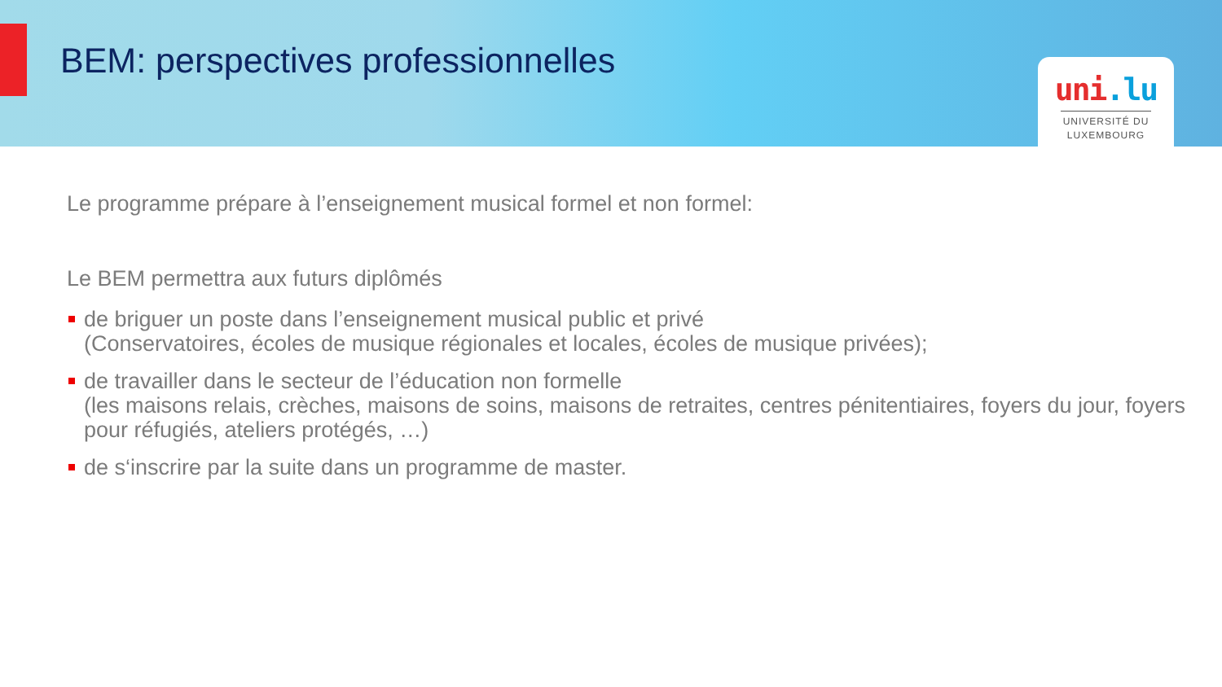BEM: perspectives professionnelles
uni.lu
UNIVERSITÉ DU
LUXEMBOURG
Le programme prépare à l’enseignement musical formel et non formel:
Le BEM permettra aux futurs diplômés
de briguer un poste dans l’enseignement musical public et privé
(Conservatoires, écoles de musique régionales et locales, écoles de musique privées);
de travailler dans le secteur de l’éducation non formelle
(les maisons relais, crèches, maisons de soins, maisons de retraites, centres pénitentiaires, foyers du jour, foyers pour réfugiés, ateliers protégés, …)
de s‘inscrire par la suite dans un programme de master.